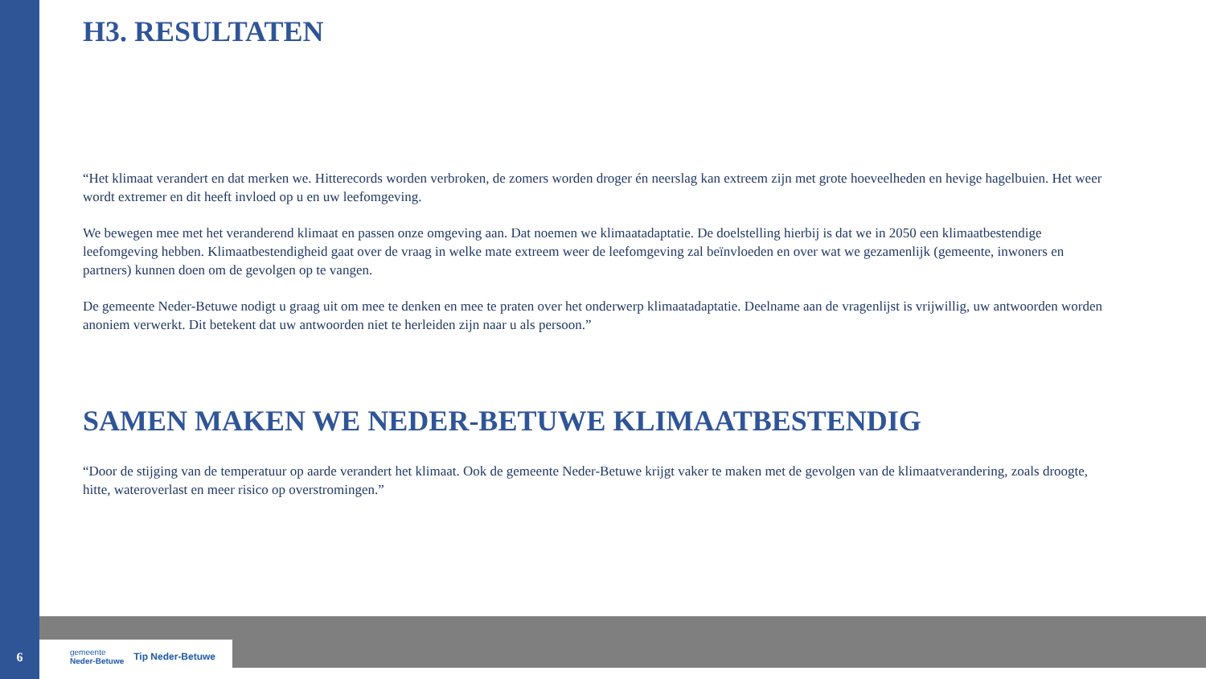H3. RESULTATEN
“Het klimaat verandert en dat merken we. Hitterecords worden verbroken, de zomers worden droger én neerslag kan extreem zijn met grote hoeveelheden en hevige hagelbuien. Het weer wordt extremer en dit heeft invloed op u en uw leefomgeving.
We bewegen mee met het veranderend klimaat en passen onze omgeving aan. Dat noemen we klimaatadaptatie. De doelstelling hierbij is dat we in 2050 een klimaatbestendige leefomgeving hebben. Klimaatbestendigheid gaat over de vraag in welke mate extreem weer de leefomgeving zal beïnvloeden en over wat we gezamenlijk (gemeente, inwoners en partners) kunnen doen om de gevolgen op te vangen.
De gemeente Neder-Betuwe nodigt u graag uit om mee te denken en mee te praten over het onderwerp klimaatadaptatie. Deelname aan de vragenlijst is vrijwillig, uw antwoorden worden anoniem verwerkt. Dit betekent dat uw antwoorden niet te herleiden zijn naar u als persoon.”
SAMEN MAKEN WE NEDER-BETUWE KLIMAATBESTENDIG
“Door de stijging van de temperatuur op aarde verandert het klimaat. Ook de gemeente Neder-Betuwe krijgt vaker te maken met de gevolgen van de klimaatverandering, zoals droogte, hitte, wateroverlast en meer risico op overstromingen.”
6
gemeente
Neder-Betuwe
Tip Neder-Betuwe